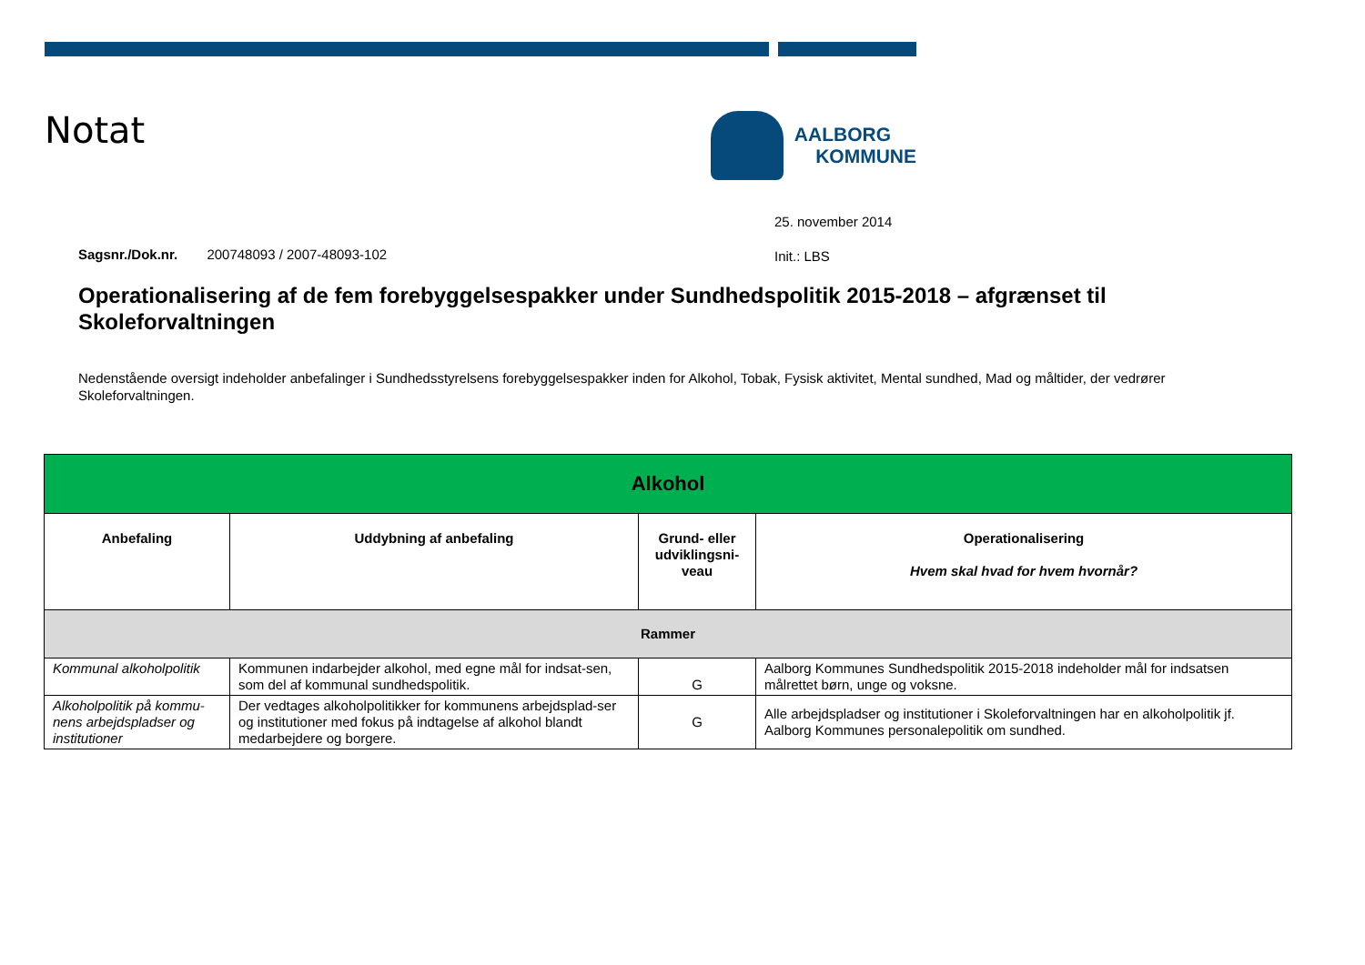Notat
AALBORG
KOMMUNE
25. november 2014
Sagsnr./Dok.nr. 200748093 / 2007-48093-102
Init.: LBS
Operationalisering af de fem forebyggelsespakker under Sundhedspolitik 2015-2018 – afgrænset til Skoleforvaltningen
Nedenstående oversigt indeholder anbefalinger i Sundhedsstyrelsens forebyggelsespakker inden for Alkohol, Tobak, Fysisk aktivitet, Mental sundhed, Mad og måltider, der vedrører Skoleforvaltningen.
| Alkohol | | | |
| --- | --- | --- | --- |
| Anbefaling | Uddybning af anbefaling | Grund- eller udviklingsni-veau | Operationalisering Hvem skal hvad for hvem hvornår? |
| Rammer | | | |
| Kommunal alkoholpolitik | Kommunen indarbejder alkohol, med egne mål for indsat-sen, som del af kommunal sundhedspolitik. | G | Aalborg Kommunes Sundhedspolitik 2015-2018 indeholder mål for indsatsen målrettet børn, unge og voksne. |
| Alkoholpolitik på kommu-nens arbejdspladser og institutioner | Der vedtages alkoholpolitikker for kommunens arbejdsplad-ser og institutioner med fokus på indtagelse af alkohol blandt medarbejdere og borgere. | G | Alle arbejdspladser og institutioner i Skoleforvaltningen har en alkoholpolitik jf. Aalborg Kommunes personalepolitik om sundhed. |